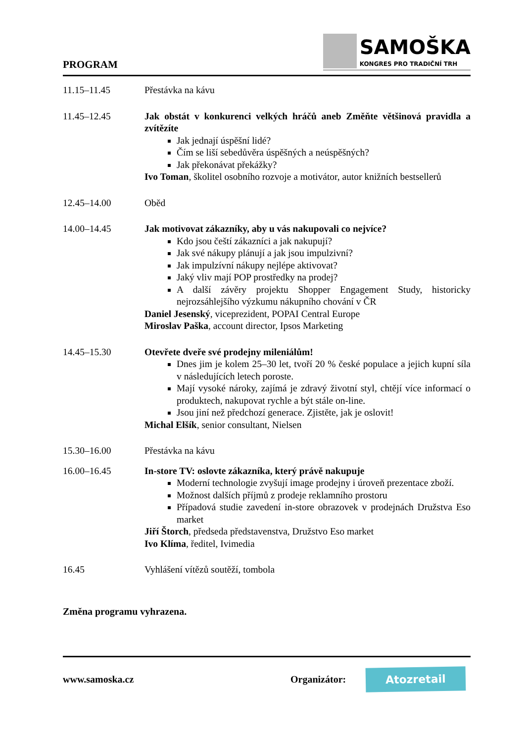PROGRAM
SAMOŠKA
KONGRES PRO TRADIČNÍ TRH
11.15–11.45 Přestávka na kávu
11.45–12.45 Jak obstát v konkurenci velkých hráčů aneb Změňte většinová pravidla a zvítězíte
Jak jednají úspěšní lidé?
Čím se liší sebedůvěra úspěšných a neúspěšných?
Jak překonávat překážky?
Ivo Toman, školitel osobního rozvoje a motivátor, autor knižních bestsellerů
12.45–14.00 Oběd
14.00–14.45 Jak motivovat zákazníky, aby u vás nakupovali co nejvíce?
Kdo jsou čeští zákazníci a jak nakupují?
Jak své nákupy plánují a jak jsou impulzivní?
Jak impulzívní nákupy nejlépe aktivovat?
Jaký vliv mají POP prostředky na prodej?
A další závěry projektu Shopper Engagement Study, historicky nejrozsáhlejšího výzkumu nákupního chování v ČR
Daniel Jesenský, viceprezident, POPAI Central Europe
Miroslav Paška, account director, Ipsos Marketing
14.45–15.30 Otevřete dveře své prodejny mileniálům!
Dnes jim je kolem 25–30 let, tvoří 20 % české populace a jejich kupní síla v následujících letech poroste.
Mají vysoké nároky, zajímá je zdravý životní styl, chtějí více informací o produktech, nakupovat rychle a být stále on-line.
Jsou jiní než předchozí generace. Zjistěte, jak je oslovit!
Michal Elšík, senior consultant, Nielsen
15.30–16.00 Přestávka na kávu
16.00–16.45 In-store TV: oslovte zákazníka, který právě nakupuje
Moderní technologie zvyšují image prodejny i úroveň prezentace zboží.
Možnost dalších příjmů z prodeje reklamního prostoru
Případová studie zavedení in-store obrazovek v prodejnách Družstva Eso market
Jiří Štorch, předseda představenstva, Družstvo Eso market
Ivo Klíma, ředitel, Ivimedia
16.45 Vyhlášení vítězů soutěží, tombola
Změna programu vyhrazena.
www.samoska.cz Organizátor: Atozretail